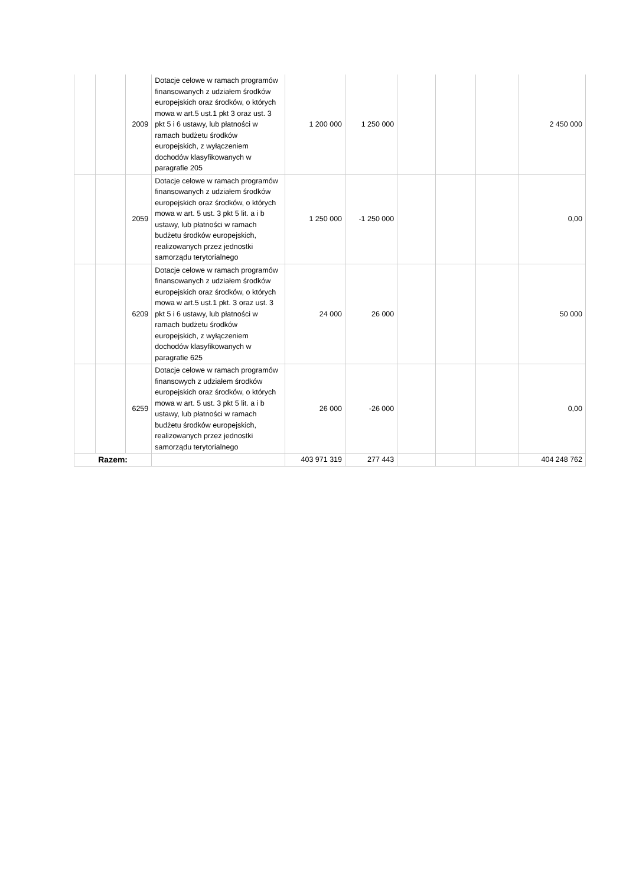| | | 2009 | Dotacje celowe w ramach programów finansowanych z udziałem środków europejskich oraz środków, o których mowa w art.5 ust.1 pkt 3 oraz ust. 3 pkt 5 i 6 ustawy, lub płatności w ramach budżetu środków europejskich, z wyłączeniem dochodów klasyfikowanych w paragrafie 205 | 1 200 000 | 1 250 000 | | | | 2 450 000 |
| | | 2059 | Dotacje celowe w ramach programów finansowanych z udziałem środków europejskich oraz środków, o których mowa w art. 5 ust. 3 pkt 5 lit. a i b ustawy, lub płatności w ramach budżetu środków europejskich, realizowanych przez jednostki samorządu terytorialnego | 1 250 000 | -1 250 000 | | | | 0,00 |
| | | 6209 | Dotacje celowe w ramach programów finansowanych z udziałem środków europejskich oraz środków, o których mowa w art.5 ust.1 pkt. 3 oraz ust. 3 pkt 5 i 6 ustawy, lub płatności w ramach budżetu środków europejskich, z wyłączeniem dochodów klasyfikowanych w paragrafie 625 | 24 000 | 26 000 | | | | 50 000 |
| | | 6259 | Dotacje celowe w ramach programów finansowych z udziałem środków europejskich oraz środków, o których mowa w art. 5 ust. 3 pkt 5 lit. a i b ustawy, lub płatności w ramach budżetu środków europejskich, realizowanych przez jednostki samorządu terytorialnego | 26 000 | -26 000 | | | | 0,00 |
| Razem: | | | | 403 971 319 | 277 443 | | | | 404 248 762 |